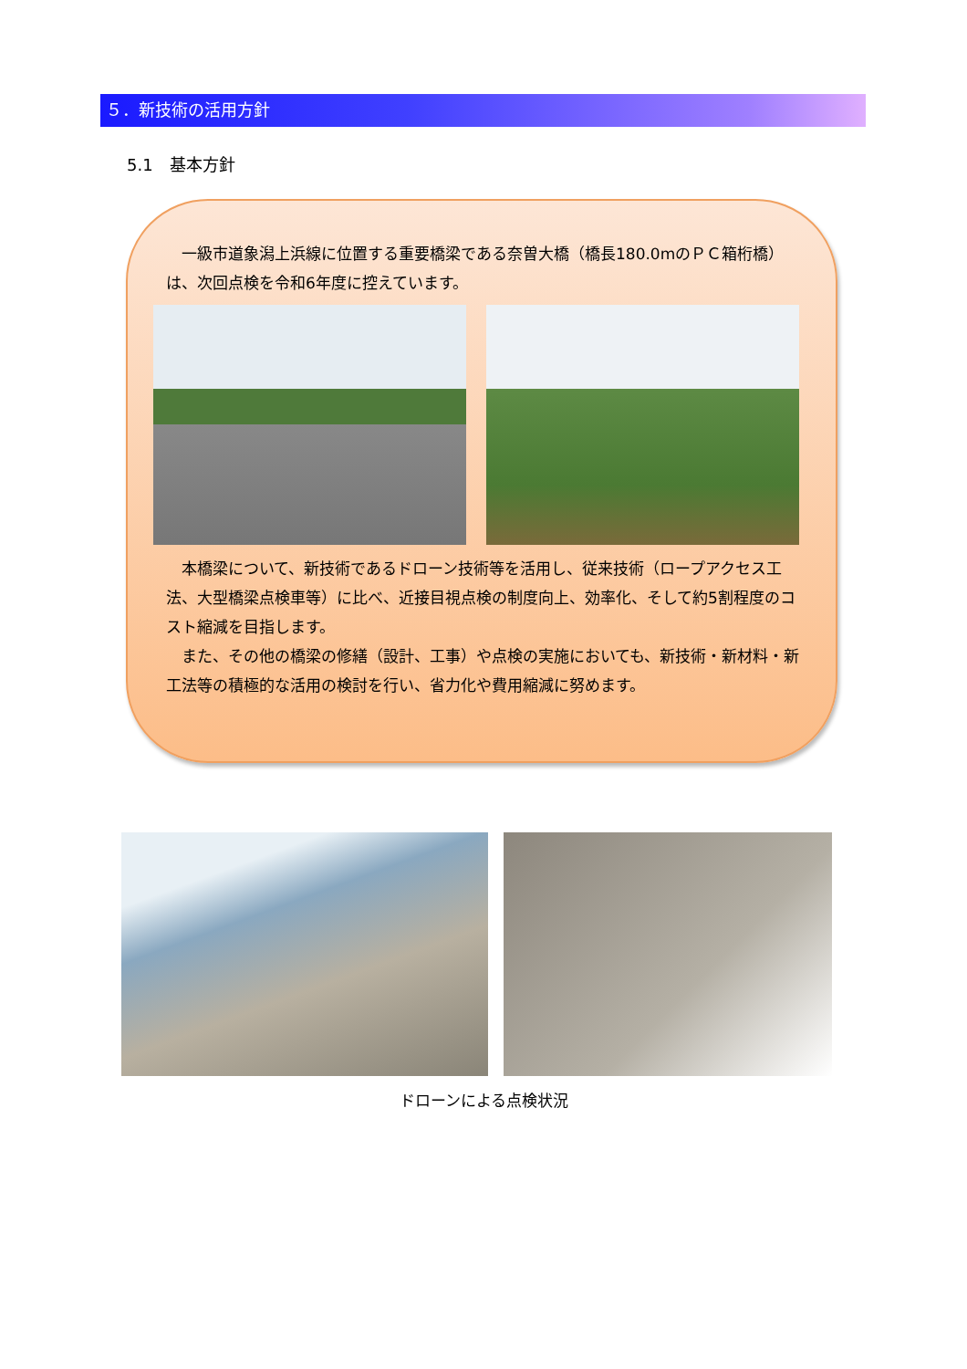５．新技術の活用方針
5.1　基本方針
　一級市道象潟上浜線に位置する重要橋梁である奈曽大橋（橋長180.0mのＰＣ箱桁橋）は、次回点検を令和6年度に控えています。
　本橋梁について、新技術であるドローン技術等を活用し、従来技術（ロープアクセス工法、大型橋梁点検車等）に比べ、近接目視点検の制度向上、効率化、そして約5割程度のコスト縮減を目指します。
　また、その他の橋梁の修繕（設計、工事）や点検の実施においても、新技術・新材料・新工法等の積極的な活用の検討を行い、省力化や費用縮減に努めます。
ドローンによる点検状況